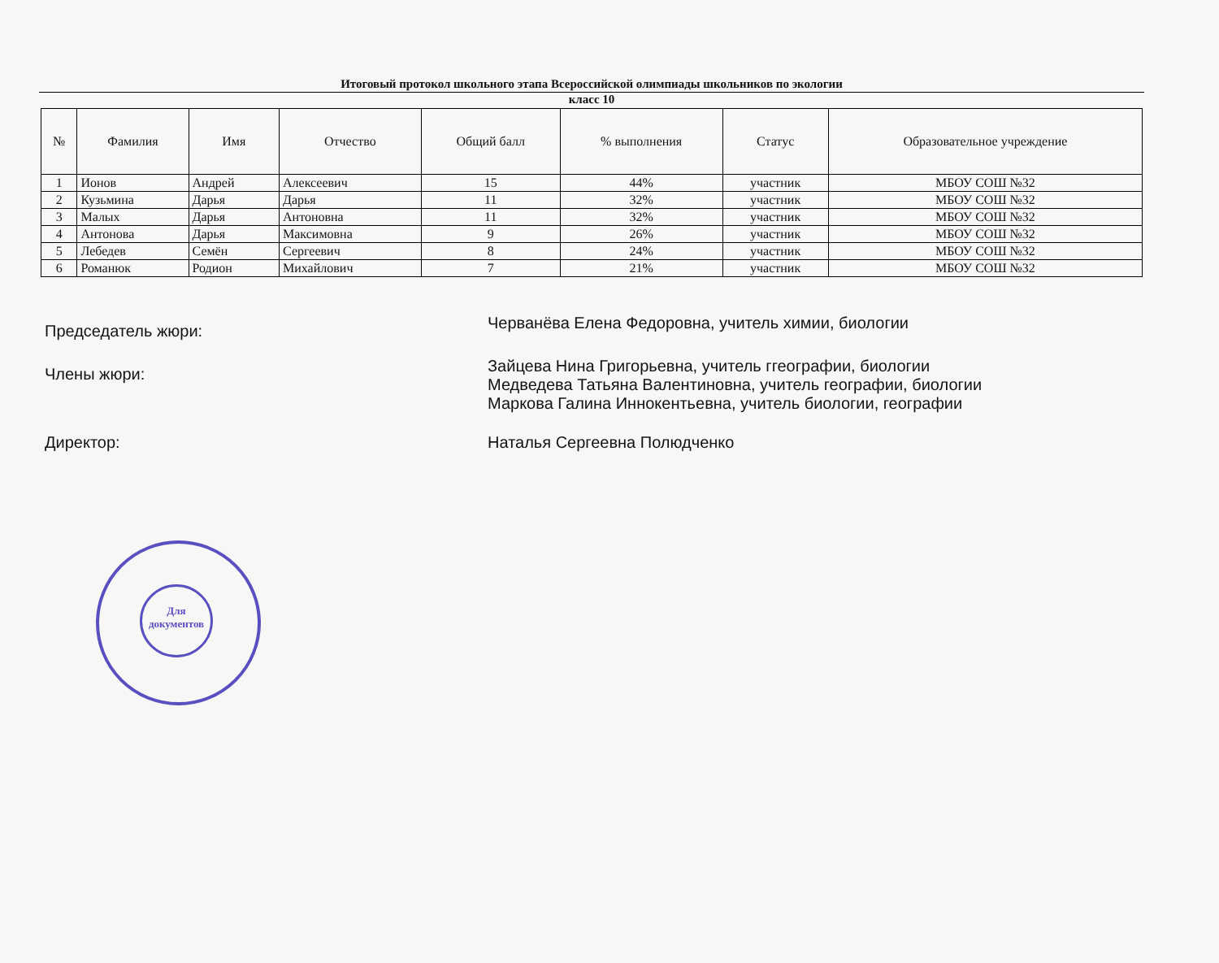Итоговый протокол школьного этапа Всероссийской олимпиады школьников по экологии
класс 10
| № | Фамилия | Имя | Отчество | Общий балл | % выполнения | Статус | Образовательное учреждение |
| --- | --- | --- | --- | --- | --- | --- | --- |
| 1 | Ионов | Андрей | Алексеевич | 15 | 44% | участник | МБОУ СОШ №32 |
| 2 | Кузьмина | Дарья | Дарья | 11 | 32% | участник | МБОУ СОШ №32 |
| 3 | Малых | Дарья | Антоновна | 11 | 32% | участник | МБОУ СОШ №32 |
| 4 | Антонова | Дарья | Максимовна | 9 | 26% | участник | МБОУ СОШ №32 |
| 5 | Лебедев | Семён | Сергеевич | 8 | 24% | участник | МБОУ СОШ №32 |
| 6 | Романюк | Родион | Михайлович | 7 | 21% | участник | МБОУ СОШ №32 |
Председатель жюри:
Черванёва Елена Федоровна, учитель химии, биологии
Члены жюри:
Зайцева Нина Григорьевна, учитель ггеографии, биологии
Медведева Татьяна Валентиновна, учитель географии, биологии
Маркова Галина Иннокентьевна, учитель биологии, географии
Директор: Наталья Сергеевна Полюдченко
Для документов